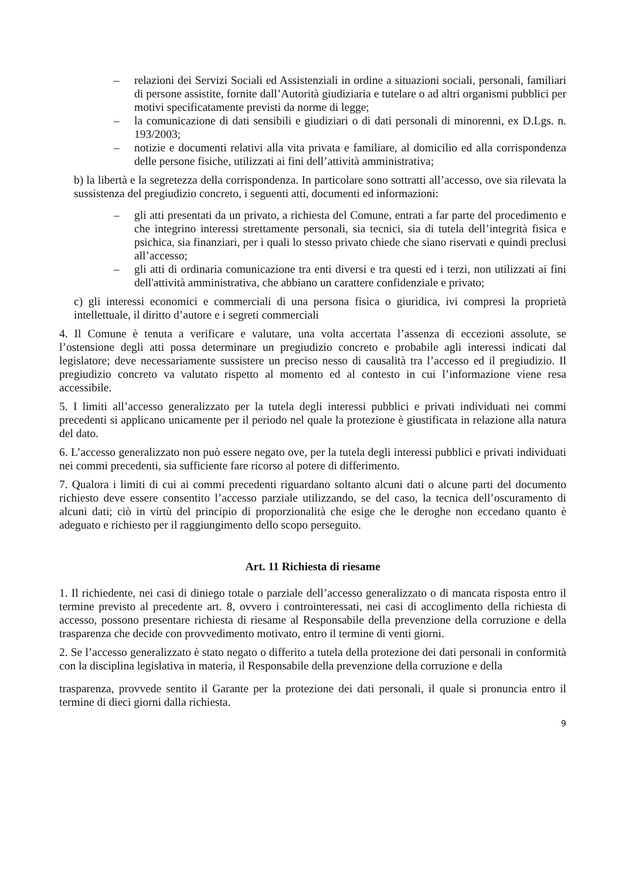– relazioni dei Servizi Sociali ed Assistenziali in ordine a situazioni sociali, personali, familiari di persone assistite, fornite dall’Autorità giudiziaria e tutelare o ad altri organismi pubblici per motivi specificatamente previsti da norme di legge;
– la comunicazione di dati sensibili e giudiziari o di dati personali di minorenni, ex D.Lgs. n. 193/2003;
– notizie e documenti relativi alla vita privata e familiare, al domicilio ed alla corrispondenza delle persone fisiche, utilizzati ai fini dell’attività amministrativa;
b) la libertà e la segretezza della corrispondenza. In particolare sono sottratti all’accesso, ove sia rilevata la sussistenza del pregiudizio concreto, i seguenti atti, documenti ed informazioni:
– gli atti presentati da un privato, a richiesta del Comune, entrati a far parte del procedimento e che integrino interessi strettamente personali, sia tecnici, sia di tutela dell’integrità fisica e psichica, sia finanziari, per i quali lo stesso privato chiede che siano riservati e quindi preclusi all’accesso;
– gli atti di ordinaria comunicazione tra enti diversi e tra questi ed i terzi, non utilizzati ai fini dell'attività amministrativa, che abbiano un carattere confidenziale e privato;
c) gli interessi economici e commerciali di una persona fisica o giuridica, ivi compresi la proprietà intellettuale, il diritto d’autore e i segreti commerciali
4. Il Comune è tenuta a verificare e valutare, una volta accertata l’assenza di eccezioni assolute, se l’ostensione degli atti possa determinare un pregiudizio concreto e probabile agli interessi indicati dal legislatore; deve necessariamente sussistere un preciso nesso di causalità tra l’accesso ed il pregiudizio. Il pregiudizio concreto va valutato rispetto al momento ed al contesto in cui l’informazione viene resa accessibile.
5. I limiti all’accesso generalizzato per la tutela degli interessi pubblici e privati individuati nei commi precedenti si applicano unicamente per il periodo nel quale la protezione è giustificata in relazione alla natura del dato.
6. L’accesso generalizzato non può essere negato ove, per la tutela degli interessi pubblici e privati individuati nei commi precedenti, sia sufficiente fare ricorso al potere di differimento.
7. Qualora i limiti di cui ai commi precedenti riguardano soltanto alcuni dati o alcune parti del documento richiesto deve essere consentito l’accesso parziale utilizzando, se del caso, la tecnica dell’oscuramento di alcuni dati; ciò in virtù del principio di proporzionalità che esige che le deroghe non eccedano quanto è adeguato e richiesto per il raggiungimento dello scopo perseguito.
Art. 11 Richiesta di riesame
1. Il richiedente, nei casi di diniego totale o parziale dell’accesso generalizzato o di mancata risposta entro il termine previsto al precedente art. 8, ovvero i controinteressati, nei casi di accoglimento della richiesta di accesso, possono presentare richiesta di riesame al Responsabile della prevenzione della corruzione e della trasparenza che decide con provvedimento motivato, entro il termine di venti giorni.
2. Se l’accesso generalizzato è stato negato o differito a tutela della protezione dei dati personali in conformità con la disciplina legislativa in materia, il Responsabile della prevenzione della corruzione e della
trasparenza, provvede sentito il Garante per la protezione dei dati personali, il quale si pronuncia entro il termine di dieci giorni dalla richiesta.
9